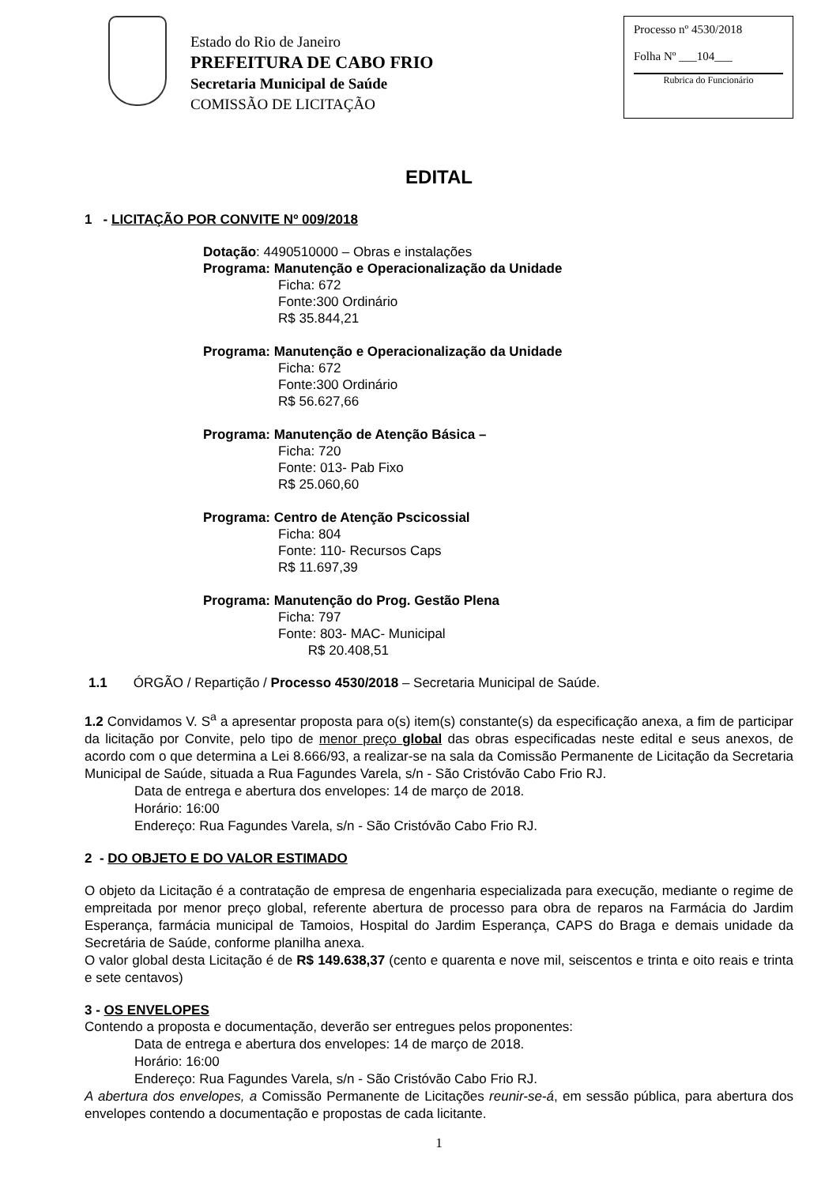Estado do Rio de Janeiro
PREFEITURA DE CABO FRIO
Secretaria Municipal de Saúde
COMISSÃO DE LICITAÇÃO
Processo nº 4530/2018
Folha Nº ___104___
Rubrica do Funcionário
EDITAL
1 - LICITAÇÃO POR CONVITE Nº 009/2018
Dotação: 4490510000 – Obras e instalações
Programa: Manutenção e Operacionalização da Unidade
Ficha: 672
Fonte:300 Ordinário
R$ 35.844,21
Programa: Manutenção e Operacionalização da Unidade
Ficha: 672
Fonte:300 Ordinário
R$ 56.627,66
Programa: Manutenção de Atenção Básica –
Ficha: 720
Fonte: 013- Pab Fixo
R$ 25.060,60
Programa: Centro de Atenção Pscicossial
Ficha: 804
Fonte: 110- Recursos Caps
R$ 11.697,39
Programa: Manutenção do Prog. Gestão Plena
Ficha: 797
Fonte: 803- MAC- Municipal
R$ 20.408,51
1.1 ÓRGÃO / Repartição / Processo 4530/2018 – Secretaria Municipal de Saúde.
1.2 Convidamos V. S<sup>a</sup> a apresentar proposta para o(s) item(s) constante(s) da especificação anexa, a fim de participar da licitação por Convite, pelo tipo de menor preço global das obras especificadas neste edital e seus anexos, de acordo com o que determina a Lei 8.666/93, a realizar-se na sala da Comissão Permanente de Licitação da Secretaria Municipal de Saúde, situada a Rua Fagundes Varela, s/n - São Cristóvão Cabo Frio RJ.
Data de entrega e abertura dos envelopes: 14 de março de 2018.
Horário: 16:00
Endereço: Rua Fagundes Varela, s/n - São Cristóvão Cabo Frio RJ.
2 - DO OBJETO E DO VALOR ESTIMADO
O objeto da Licitação é a contratação de empresa de engenharia especializada para execução, mediante o regime de empreitada por menor preço global, referente abertura de processo para obra de reparos na Farmácia do Jardim Esperança, farmácia municipal de Tamoios, Hospital do Jardim Esperança, CAPS do Braga e demais unidade da Secretária de Saúde, conforme planilha anexa.
O valor global desta Licitação é de R$ 149.638,37 (cento e quarenta e nove mil, seiscentos e trinta e oito reais e trinta e sete centavos)
3 - OS ENVELOPES
Contendo a proposta e documentação, deverão ser entregues pelos proponentes:
Data de entrega e abertura dos envelopes: 14 de março de 2018.
Horário: 16:00
Endereço: Rua Fagundes Varela, s/n - São Cristóvão Cabo Frio RJ.
A abertura dos envelopes, a Comissão Permanente de Licitações reunir-se-á, em sessão pública, para abertura dos envelopes contendo a documentação e propostas de cada licitante.
1